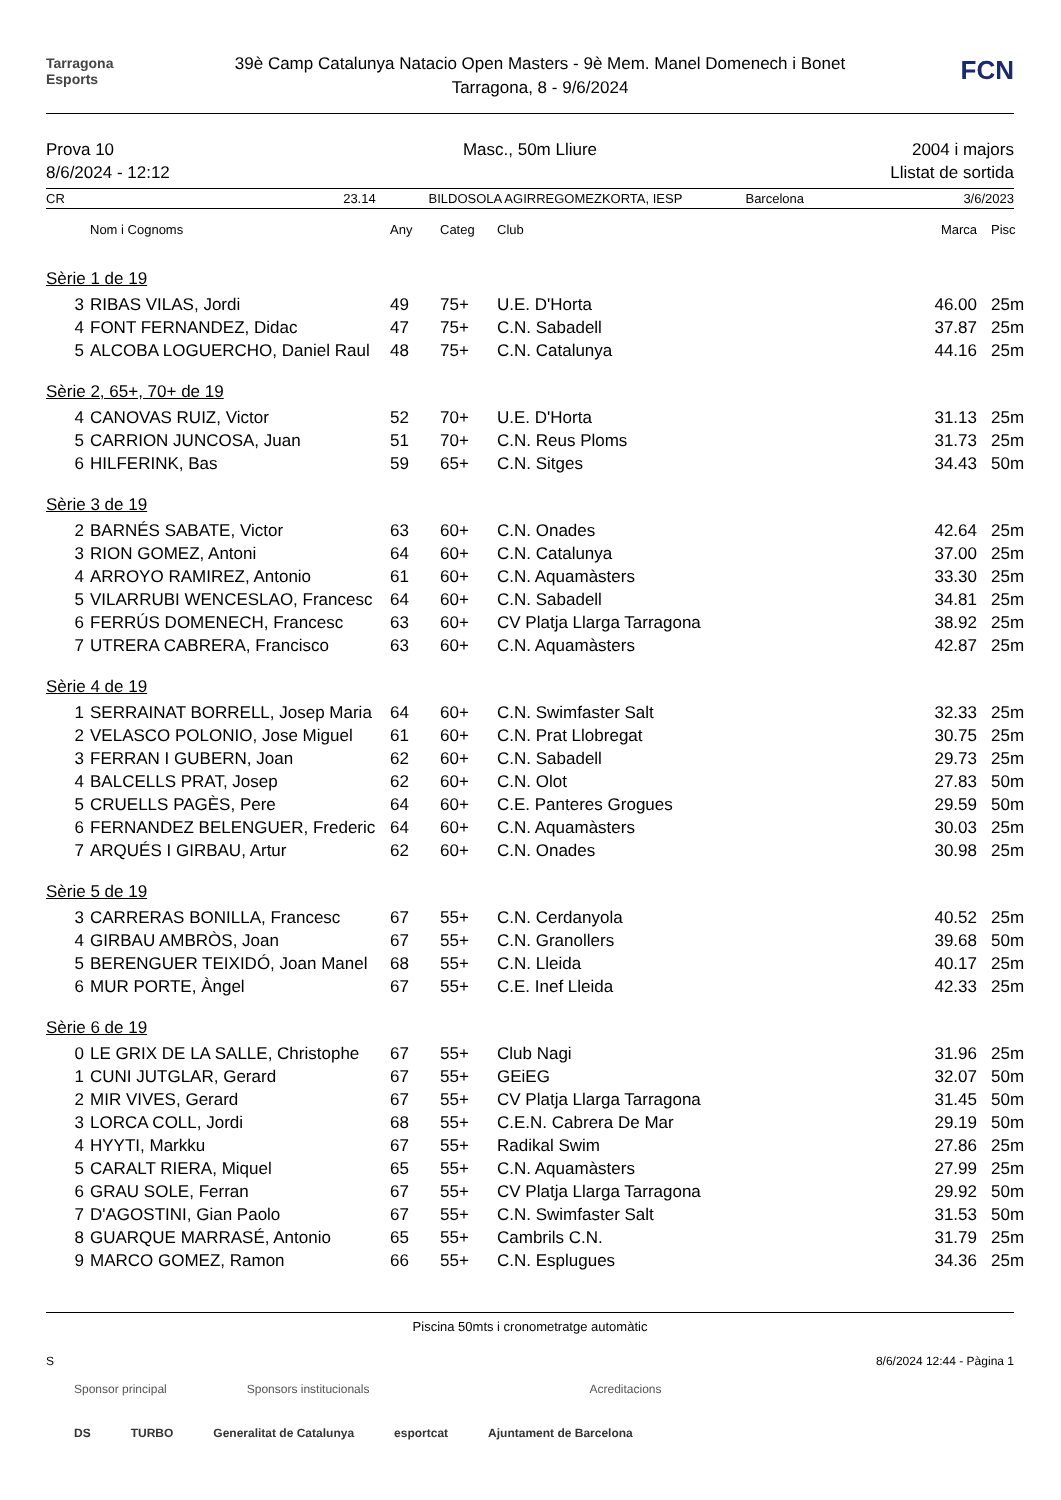Tarragona
Esports
39è Camp Catalunya Natacio Open Masters - 9è Mem. Manel Domenech i Bonet
Tarragona, 8 - 9/6/2024
FCN
Prova 10
8/6/2024 - 12:12
Masc., 50m Lliure 2004 i majors
Llistat de sortida
CR 23.14 BILDOSOLA AGIRREGOMEZKORTA, IESP Barcelona 3/6/2023
| | Nom i Cognoms | Any | Categ | Club | Marca | Pisc |
| --- | --- | --- | --- | --- | --- | --- |
| Sèrie 1 de 19 | | | | | | |
| 3 | RIBAS VILAS, Jordi | 49 | 75+ | U.E. D'Horta | 46.00 | 25m |
| 4 | FONT FERNANDEZ, Didac | 47 | 75+ | C.N. Sabadell | 37.87 | 25m |
| 5 | ALCOBA LOGUERCHO, Daniel Raul | 48 | 75+ | C.N. Catalunya | 44.16 | 25m |
| Sèrie 2, 65+, 70+ de 19 | | | | | | |
| 4 | CANOVAS RUIZ, Victor | 52 | 70+ | U.E. D'Horta | 31.13 | 25m |
| 5 | CARRION JUNCOSA, Juan | 51 | 70+ | C.N. Reus Ploms | 31.73 | 25m |
| 6 | HILFERINK, Bas | 59 | 65+ | C.N. Sitges | 34.43 | 50m |
| Sèrie 3 de 19 | | | | | | |
| 2 | BARNÉS SABATE, Victor | 63 | 60+ | C.N. Onades | 42.64 | 25m |
| 3 | RION GOMEZ, Antoni | 64 | 60+ | C.N. Catalunya | 37.00 | 25m |
| 4 | ARROYO RAMIREZ, Antonio | 61 | 60+ | C.N. Aquamàsters | 33.30 | 25m |
| 5 | VILARRUBI WENCESLAO, Francesc | 64 | 60+ | C.N. Sabadell | 34.81 | 25m |
| 6 | FERRÚS DOMENECH, Francesc | 63 | 60+ | CV Platja Llarga Tarragona | 38.92 | 25m |
| 7 | UTRERA CABRERA, Francisco | 63 | 60+ | C.N. Aquamàsters | 42.87 | 25m |
| Sèrie 4 de 19 | | | | | | |
| 1 | SERRAINAT BORRELL, Josep Maria | 64 | 60+ | C.N. Swimfaster Salt | 32.33 | 25m |
| 2 | VELASCO POLONIO, Jose Miguel | 61 | 60+ | C.N. Prat Llobregat | 30.75 | 25m |
| 3 | FERRAN I GUBERN, Joan | 62 | 60+ | C.N. Sabadell | 29.73 | 25m |
| 4 | BALCELLS PRAT, Josep | 62 | 60+ | C.N. Olot | 27.83 | 50m |
| 5 | CRUELLS PAGÈS, Pere | 64 | 60+ | C.E. Panteres Grogues | 29.59 | 50m |
| 6 | FERNANDEZ BELENGUER, Frederic | 64 | 60+ | C.N. Aquamàsters | 30.03 | 25m |
| 7 | ARQUÉS I GIRBAU, Artur | 62 | 60+ | C.N. Onades | 30.98 | 25m |
| Sèrie 5 de 19 | | | | | | |
| 3 | CARRERAS BONILLA, Francesc | 67 | 55+ | C.N. Cerdanyola | 40.52 | 25m |
| 4 | GIRBAU AMBRÒS, Joan | 67 | 55+ | C.N. Granollers | 39.68 | 50m |
| 5 | BERENGUER TEIXIDÓ, Joan Manel | 68 | 55+ | C.N. Lleida | 40.17 | 25m |
| 6 | MUR PORTE, Àngel | 67 | 55+ | C.E. Inef Lleida | 42.33 | 25m |
| Sèrie 6 de 19 | | | | | | |
| 0 | LE GRIX DE LA SALLE, Christophe | 67 | 55+ | Club Nagi | 31.96 | 25m |
| 1 | CUNI JUTGLAR, Gerard | 67 | 55+ | GEiEG | 32.07 | 50m |
| 2 | MIR VIVES, Gerard | 67 | 55+ | CV Platja Llarga Tarragona | 31.45 | 50m |
| 3 | LORCA COLL, Jordi | 68 | 55+ | C.E.N. Cabrera De Mar | 29.19 | 50m |
| 4 | HYYTI, Markku | 67 | 55+ | Radikal Swim | 27.86 | 25m |
| 5 | CARALT RIERA, Miquel | 65 | 55+ | C.N. Aquamàsters | 27.99 | 25m |
| 6 | GRAU SOLE, Ferran | 67 | 55+ | CV Platja Llarga Tarragona | 29.92 | 50m |
| 7 | D'AGOSTINI, Gian Paolo | 67 | 55+ | C.N. Swimfaster Salt | 31.53 | 50m |
| 8 | GUARQUE MARRASÉ, Antonio | 65 | 55+ | Cambrils C.N. | 31.79 | 25m |
| 9 | MARCO GOMEZ, Ramon | 66 | 55+ | C.N. Esplugues | 34.36 | 25m |
Piscina 50mts i cronometratge automàtic
S 8/6/2024 12:44 - Pàgina 1
Sponsor principal Sponsors institucionals Acreditacions
DS TURBO Generalitat de Catalunya esportcat Ajuntament de Barcelona